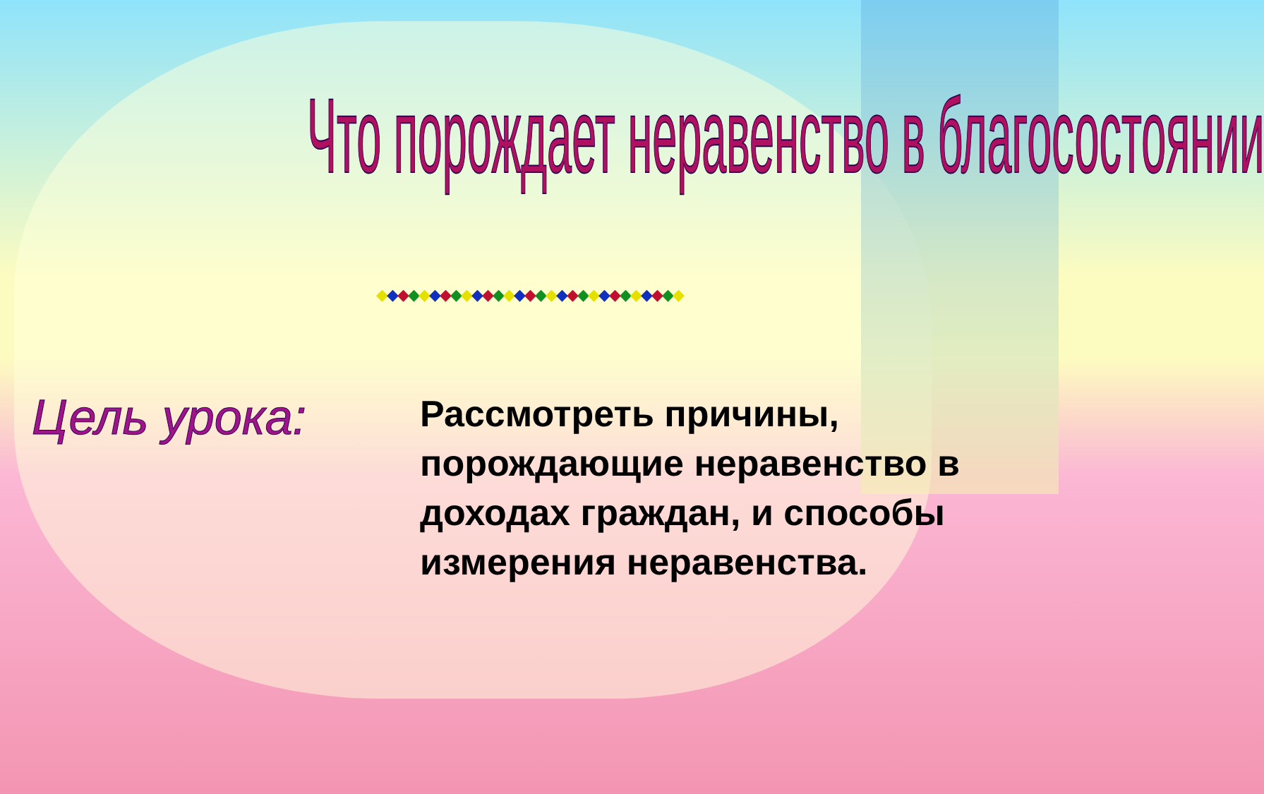Что порождает неравенство в благосостоянии
◆◆◆◆◆◆◆◆◆◆◆◆◆◆◆◆◆◆◆◆◆◆◆◆◆◆◆◆◆
Цель урока:
Рассмотреть причины, порождающие неравенство в доходах граждан, и способы измерения неравенства.